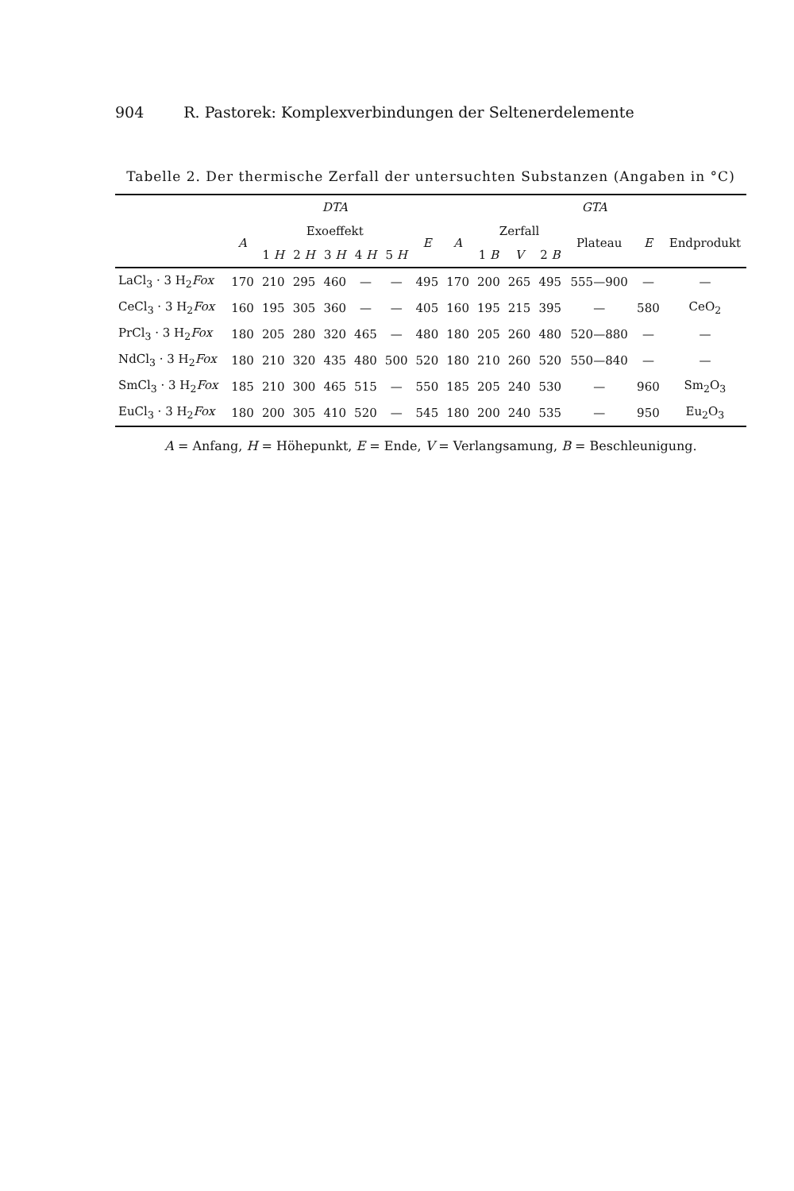904 R. Pastorek: Komplexverbindungen der Seltenerdelemente
Tabelle 2. Der thermische Zerfall der untersuchten Substanzen (Angaben in °C)
| | DTA | | | | | | | GTA | | | | | | |
| --- | --- | --- | --- | --- | --- | --- | --- | --- | --- | --- | --- | --- | --- | --- |
| | A | Exoeffekt | | | | | E | A | Zerfall | | | Plateau | E | Endprodukt |
| | | 1 H | 2 H | 3 H | 4 H | 5 H | | | 1 B | V | 2 B | | | |
| LaCl<sub>3</sub> · 3 H<sub>2</sub> Fox | 170 | 210 | 295 | 460 | — | — | 495 | 170 | 200 | 265 | 495 | 555—900 | — | — |
| CeCl<sub>3</sub> · 3 H<sub>2</sub> Fox | 160 | 195 | 305 | 360 | — | — | 405 | 160 | 195 | 215 | 395 | — | 580 | CeO<sub>2</sub> |
| PrCl<sub>3</sub> · 3 H<sub>2</sub> Fox | 180 | 205 | 280 | 320 | 465 | — | 480 | 180 | 205 | 260 | 480 | 520—880 | — | — |
| NdCl<sub>3</sub> · 3 H<sub>2</sub> Fox | 180 | 210 | 320 | 435 | 480 | 500 | 520 | 180 | 210 | 260 | 520 | 550—840 | — | — |
| SmCl<sub>3</sub> · 3 H<sub>2</sub> Fox | 185 | 210 | 300 | 465 | 515 | — | 550 | 185 | 205 | 240 | 530 | — | 960 | Sm<sub>2</sub>O<sub>3</sub> |
| EuCl<sub>3</sub> · 3 H<sub>2</sub> Fox | 180 | 200 | 305 | 410 | 520 | — | 545 | 180 | 200 | 240 | 535 | — | 950 | Eu<sub>2</sub>O<sub>3</sub> |
A = Anfang, H = Höhepunkt, E = Ende, V = Verlangsamung, B = Beschleunigung.